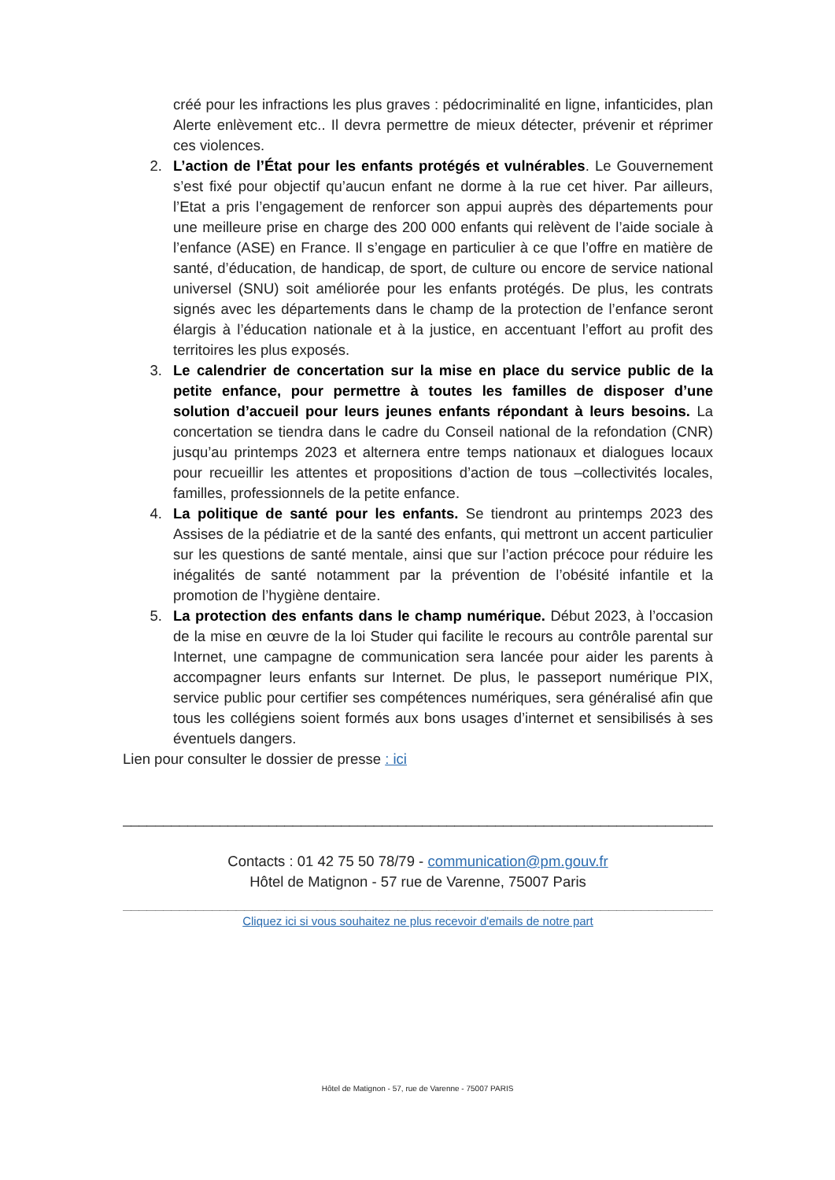créé pour les infractions les plus graves : pédocriminalité en ligne, infanticides, plan Alerte enlèvement etc.. Il devra permettre de mieux détecter, prévenir et réprimer ces violences.
2. L’action de l’État pour les enfants protégés et vulnérables. Le Gouvernement s’est fixé pour objectif qu’aucun enfant ne dorme à la rue cet hiver. Par ailleurs, l’Etat a pris l’engagement de renforcer son appui auprès des départements pour une meilleure prise en charge des 200 000 enfants qui relèvent de l’aide sociale à l’enfance (ASE) en France. Il s’engage en particulier à ce que l’offre en matière de santé, d’éducation, de handicap, de sport, de culture ou encore de service national universel (SNU) soit améliorée pour les enfants protégés. De plus, les contrats signés avec les départements dans le champ de la protection de l’enfance seront élargis à l’éducation nationale et à la justice, en accentuant l’effort au profit des territoires les plus exposés.
3. Le calendrier de concertation sur la mise en place du service public de la petite enfance, pour permettre à toutes les familles de disposer d’une solution d’accueil pour leurs jeunes enfants répondant à leurs besoins. La concertation se tiendra dans le cadre du Conseil national de la refondation (CNR) jusqu’au printemps 2023 et alternera entre temps nationaux et dialogues locaux pour recueillir les attentes et propositions d’action de tous –collectivités locales, familles, professionnels de la petite enfance.
4. La politique de santé pour les enfants. Se tiendront au printemps 2023 des Assises de la pédiatrie et de la santé des enfants, qui mettront un accent particulier sur les questions de santé mentale, ainsi que sur l’action précoce pour réduire les inégalités de santé notamment par la prévention de l’obésité infantile et la promotion de l’hygiène dentaire.
5. La protection des enfants dans le champ numérique. Début 2023, à l’occasion de la mise en œuvre de la loi Studer qui facilite le recours au contrôle parental sur Internet, une campagne de communication sera lancée pour aider les parents à accompagner leurs enfants sur Internet. De plus, le passeport numérique PIX, service public pour certifier ses compétences numériques, sera généralisé afin que tous les collégiens soient formés aux bons usages d’internet et sensibilisés à ses éventuels dangers.
Lien pour consulter le dossier de presse : ici
____________________________________________________________________________
Contacts : 01 42 75 50 78/79 - communication@pm.gouv.fr
Hôtel de Matignon - 57 rue de Varenne, 75007 Paris
____________________________________________________________________________
Cliquez ici si vous souhaitez ne plus recevoir d'emails de notre part
Hôtel de Matignon - 57, rue de Varenne - 75007 PARIS